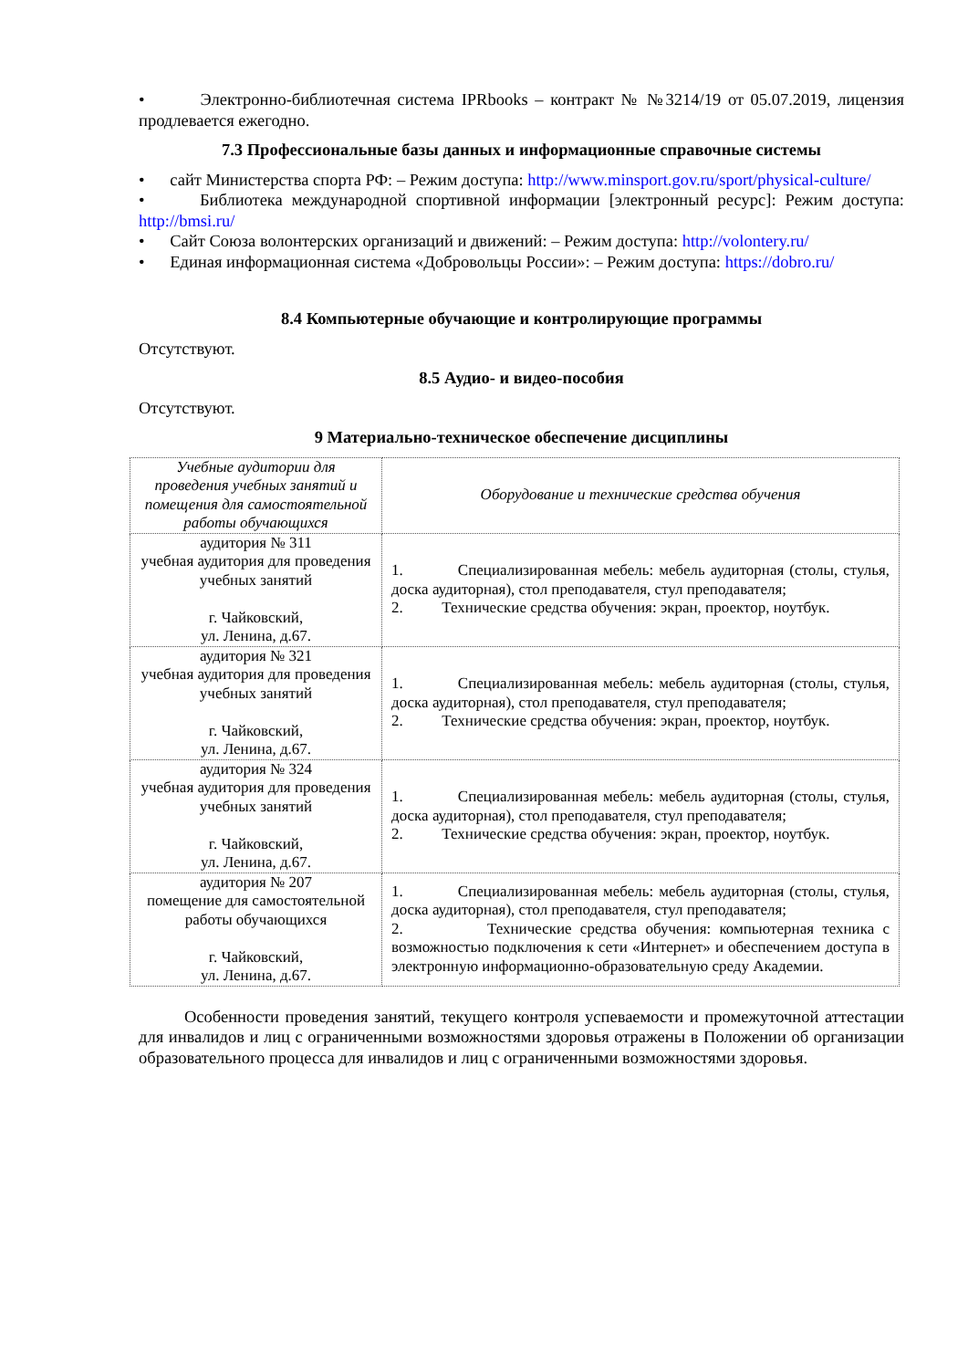• Электронно-библиотечная система IPRbooks – контракт № №3214/19 от 05.07.2019, лицензия продлевается ежегодно.
7.3 Профессиональные базы данных и информационные справочные системы
• сайт Министерства спорта РФ: – Режим доступа: http://www.minsport.gov.ru/sport/physical-culture/
• Библиотека международной спортивной информации [электронный ресурс]: Режим доступа: http://bmsi.ru/
• Сайт Союза волонтерских организаций и движений: – Режим доступа: http://volontery.ru/
• Единая информационная система «Добровольцы России»: – Режим доступа: https://dobro.ru/
8.4 Компьютерные обучающие и контролирующие программы
Отсутствуют.
8.5 Аудио- и видео-пособия
Отсутствуют.
9 Материально-техническое обеспечение дисциплины
| Учебные аудитории для проведения учебных занятий и помещения для самостоятельной работы обучающихся | Оборудование и технические средства обучения |
| аудитория № 311 учебная аудитория для проведения учебных занятий г. Чайковский, ул. Ленина, д.67. | 1. Специализированная мебель: мебель аудиторная (столы, стулья, доска аудиторная), стол преподавателя, стул преподавателя; 2. Технические средства обучения: экран, проектор, ноутбук. |
| аудитория № 321 учебная аудитория для проведения учебных занятий г. Чайковский, ул. Ленина, д.67. | 1. Специализированная мебель: мебель аудиторная (столы, стулья, доска аудиторная), стол преподавателя, стул преподавателя; 2. Технические средства обучения: экран, проектор, ноутбук. |
| аудитория № 324 учебная аудитория для проведения учебных занятий г. Чайковский, ул. Ленина, д.67. | 1. Специализированная мебель: мебель аудиторная (столы, стулья, доска аудиторная), стол преподавателя, стул преподавателя; 2. Технические средства обучения: экран, проектор, ноутбук. |
| аудитория № 207 помещение для самостоятельной работы обучающихся г. Чайковский, ул. Ленина, д.67. | 1. Специализированная мебель: мебель аудиторная (столы, стулья, доска аудиторная), стол преподавателя, стул преподавателя; 2. Технические средства обучения: компьютерная техника с возможностью подключения к сети «Интернет» и обеспечением доступа в электронную информационно-образовательную среду Академии. |
Особенности проведения занятий, текущего контроля успеваемости и промежуточной аттестации для инвалидов и лиц с ограниченными возможностями здоровья отражены в Положении об организации образовательного процесса для инвалидов и лиц с ограниченными возможностями здоровья.